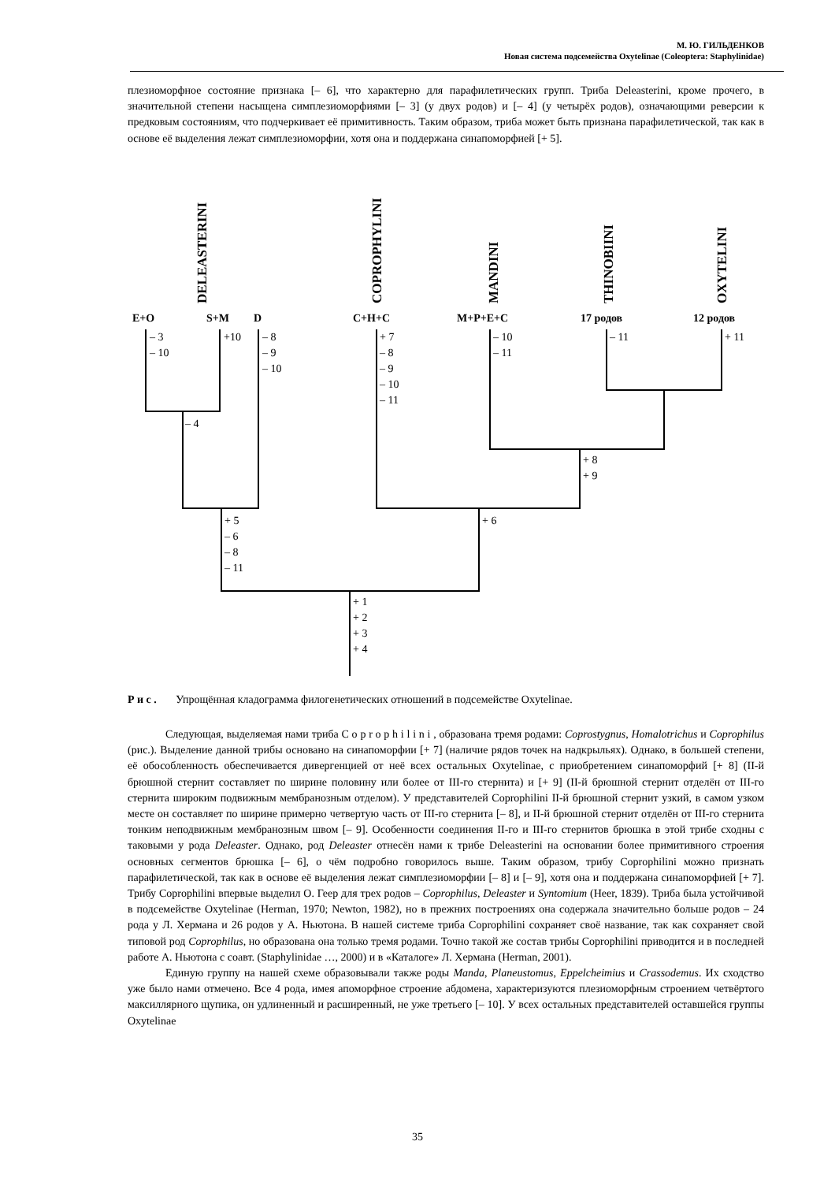М. Ю. ГИЛЬДЕНКОВ
Новая система подсемейства Oxytelinae (Coleoptera: Staphylinidae)
плезиоморфное состояние признака [– 6], что характерно для парафилетических групп. Триба Deleasterini, кроме прочего, в значительной степени насыщена симплезиоморфиями [– 3] (у двух родов) и [– 4] (у четырёх родов), означающими реверсии к предковым состояниям, что подчеркивает её примитивность. Таким образом, триба может быть признана парафилетической, так как в основе её выделения лежат симплезиоморфии, хотя она и поддержана синапоморфией [+ 5].
DELEASTERINI
COPROPHYLINI
MANDINI
THINOBIINI
OXYTELINI
E+O
S+M
D
C+H+C
M+P+E+C
17 родов
12 родов
– 3
– 10
+10
– 8
– 9
– 10
+ 7
– 8
– 9
– 10
– 11
– 10
– 11
– 11
+ 11
– 4
+ 8
+ 9
+ 5
– 6
– 8
– 11
+ 6
+ 1
+ 2
+ 3
+ 4
Р и с . Упрощённая кладограмма филогенетических отношений в подсемействе Oxytelinae.
Следующая, выделяемая нами триба C o p r o p h i l i n i , образована тремя родами: Coprostygnus, Homalotrichus и Coprophilus (рис.). Выделение данной трибы основано на синапоморфии [+ 7] (наличие рядов точек на надкрыльях). Однако, в большей степени, её обособленность обеспечивается дивергенцией от неё всех остальных Oxytelinae, с приобретением синапоморфий [+ 8] (II-й брюшной стернит составляет по ширине половину или более от III-го стернита) и [+ 9] (II-й брюшной стернит отделён от III-го стернита широким подвижным мембранозным отделом). У представителей Coprophilini II-й брюшной стернит узкий, в самом узком месте он составляет по ширине примерно четвертую часть от III-го стернита [– 8], и II-й брюшной стернит отделён от III-го стернита тонким неподвижным мембранозным швом [– 9]. Особенности соединения II-го и III-го стернитов брюшка в этой трибе сходны с таковыми у рода Deleaster. Однако, род Deleaster отнесён нами к трибе Deleasterini на основании более примитивного строения основных сегментов брюшка [– 6], о чём подробно говорилось выше. Таким образом, трибу Coprophilini можно признать парафилетической, так как в основе её выделения лежат симплезиоморфии [– 8] и [– 9], хотя она и поддержана синапоморфией [+ 7]. Трибу Coprophilini впервые выделил О. Геер для трех родов – Coprophilus, Deleaster и Syntomium (Heer, 1839). Триба была устойчивой в подсемействе Oxytelinae (Herman, 1970; Newton, 1982), но в прежних построениях она содержала значительно больше родов – 24 рода у Л. Хермана и 26 родов у А. Ньютона. В нашей системе триба Coprophilini сохраняет своё название, так как сохраняет свой типовой род Coprophilus, но образована она только тремя родами. Точно такой же состав трибы Coprophilini приводится и в последней работе А. Ньютона с соавт. (Staphylinidae …, 2000) и в «Каталоге» Л. Хермана (Herman, 2001).
Единую группу на нашей схеме образовывали также роды Manda, Planeustomus, Eppelcheimius и Crassodemus. Их сходство уже было нами отмечено. Все 4 рода, имея апоморфное строение абдомена, характеризуются плезиоморфным строением четвёртого максиллярного щупика, он удлиненный и расширенный, не уже третьего [– 10]. У всех остальных представителей оставшейся группы Oxytelinae
35